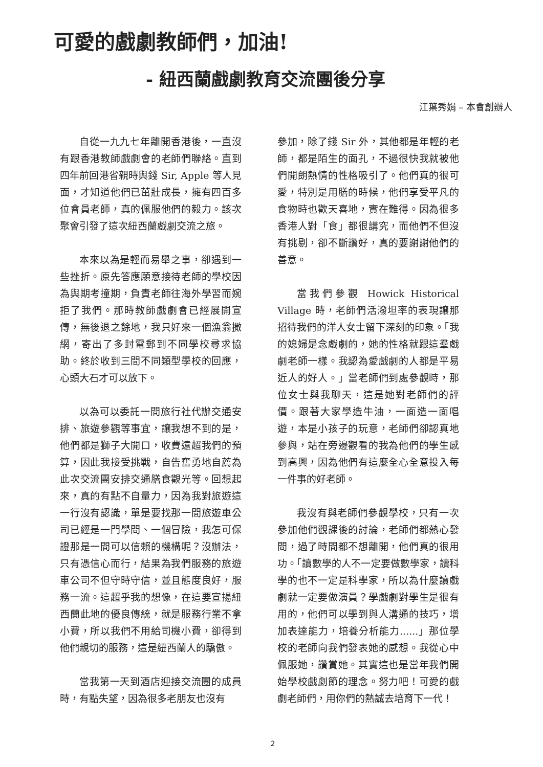可愛的戲劇教師們，加油!
- 紐西蘭戲劇教育交流團後分享
江葉秀娟 – 本會創辦人
自從一九九七年離開香港後，一直沒有跟香港教師戲劇會的老師們聯絡。直到四年前回港省親時與錢 Sir, Apple 等人見面，才知道他們已茁壯成長，擁有四百多位會員老師，真的佩服他們的毅力。該次聚會引發了這次紐西蘭戲劇交流之旅。
本來以為是輕而易舉之事，卻遇到一些挫折。原先答應願意接待老師的學校因為與期考撞期，負責老師往海外學習而婉拒了我們。那時教師戲劇會已經展開宣傳，無後退之餘地，我只好來一個漁翁撒網，寄出了多封電郵到不同學校尋求協助。終於收到三間不同類型學校的回應，心頭大石才可以放下。
以為可以委託一間旅行社代辦交通安排、旅遊參觀等事宜，讓我想不到的是，他們都是獅子大開口，收費遠超我們的預算，因此我接受挑戰，自告奮勇地自薦為此次交流團安排交通膳食觀光等。回想起來，真的有點不自量力，因為我對旅遊這一行沒有認識，單是要找那一間旅遊車公司已經是一門學問、一個冒險，我怎可保證那是一間可以信賴的機構呢？沒辦法，只有憑信心而行，結果為我們服務的旅遊車公司不但守時守信，並且態度良好，服務一流。這超乎我的想像，在這要宣揚紐西蘭此地的優良傳統，就是服務行業不拿小費，所以我們不用給司機小費，卻得到他們親切的服務，這是紐西蘭人的驕傲。
當我第一天到酒店迎接交流團的成員時，有點失望，因為很多老朋友也沒有
參加，除了錢 Sir 外，其他都是年輕的老師，都是陌生的面孔，不過很快我就被他們開朗熱情的性格吸引了。他們真的很可愛，特別是用膳的時候，他們享受平凡的食物時也歡天喜地，實在難得。因為很多香港人對「食」都很講究，而他們不但沒有挑剔，卻不斷讚好，真的要謝謝他們的善意。
當我們參觀 Howick Historical Village 時，老師們活潑坦率的表現讓那招待我們的洋人女士留下深刻的印象。「我的媳婦是念戲劇的，她的性格就跟這羣戲劇老師一樣。我認為愛戲劇的人都是平易近人的好人。」當老師們到處參觀時，那位女士與我聊天，這是她對老師們的評價。跟著大家學造牛油，一面造一面唱遊，本是小孩子的玩意，老師們卻認真地參與，站在旁邊觀看的我為他們的學生感到高興，因為他們有這麼全心全意投入每一件事的好老師。
我沒有與老師們參觀學校，只有一次參加他們觀課後的討論，老師們都熱心發問，過了時間都不想離開，他們真的很用功。「讀數學的人不一定要做數學家，讀科學的也不一定是科學家，所以為什麼讀戲劇就一定要做演員？學戲劇對學生是很有用的，他們可以學到與人溝通的技巧，增加表達能力，培養分析能力......」那位學校的老師向我們發表她的感想。我從心中佩服她，讚賞她。其實這也是當年我們開始學校戲劇節的理念。努力吧！可愛的戲劇老師們，用你們的熱誠去培育下一代！
2